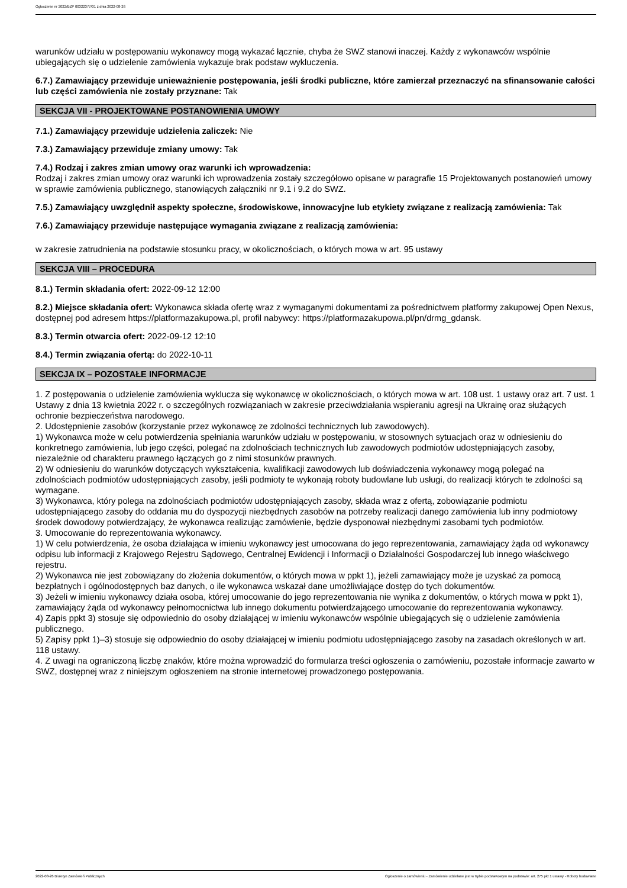Ogłoszenie nr 2022/BZP 00322377/01 z dnia 2022-08-26
warunków udziału w postępowaniu wykonawcy mogą wykazać łącznie, chyba że SWZ stanowi inaczej. Każdy z wykonawców wspólnie ubiegających się o udzielenie zamówienia wykazuje brak podstaw wykluczenia.
6.7.) Zamawiający przewiduje unieważnienie postępowania, jeśli środki publiczne, które zamierzał przeznaczyć na sfinansowanie całości lub części zamówienia nie zostały przyznane: Tak
SEKCJA VII - PROJEKTOWANE POSTANOWIENIA UMOWY
7.1.) Zamawiający przewiduje udzielenia zaliczek: Nie
7.3.) Zamawiający przewiduje zmiany umowy: Tak
7.4.) Rodzaj i zakres zmian umowy oraz warunki ich wprowadzenia:
Rodzaj i zakres zmian umowy oraz warunki ich wprowadzenia zostały szczegółowo opisane w paragrafie 15 Projektowanych postanowień umowy w sprawie zamówienia publicznego, stanowiących załączniki nr 9.1 i 9.2 do SWZ.
7.5.) Zamawiający uwzględnił aspekty społeczne, środowiskowe, innowacyjne lub etykiety związane z realizacją zamówienia: Tak
7.6.) Zamawiający przewiduje następujące wymagania związane z realizacją zamówienia:
w zakresie zatrudnienia na podstawie stosunku pracy, w okolicznościach, o których mowa w art. 95 ustawy
SEKCJA VIII – PROCEDURA
8.1.) Termin składania ofert: 2022-09-12 12:00
8.2.) Miejsce składania ofert: Wykonawca składa ofertę wraz z wymaganymi dokumentami za pośrednictwem platformy zakupowej Open Nexus, dostępnej pod adresem https://platformazakupowa.pl, profil nabywcy: https://platformazakupowa.pl/pn/drmg_gdansk.
8.3.) Termin otwarcia ofert: 2022-09-12 12:10
8.4.) Termin związania ofertą: do 2022-10-11
SEKCJA IX – POZOSTAŁE INFORMACJE
1. Z postępowania o udzielenie zamówienia wyklucza się wykonawcę w okolicznościach, o których mowa w art. 108 ust. 1 ustawy oraz art. 7 ust. 1 Ustawy z dnia 13 kwietnia 2022 r. o szczególnych rozwiązaniach w zakresie przeciwdziałania wspieraniu agresji na Ukrainę oraz służących ochronie bezpieczeństwa narodowego.
2. Udostępnienie zasobów (korzystanie przez wykonawcę ze zdolności technicznych lub zawodowych).
1) Wykonawca może w celu potwierdzenia spełniania warunków udziału w postępowaniu, w stosownych sytuacjach oraz w odniesieniu do konkretnego zamówienia, lub jego części, polegać na zdolnościach technicznych lub zawodowych podmiotów udostępniających zasoby, niezależnie od charakteru prawnego łączących go z nimi stosunków prawnych.
2) W odniesieniu do warunków dotyczących wykształcenia, kwalifikacji zawodowych lub doświadczenia wykonawcy mogą polegać na zdolnościach podmiotów udostępniających zasoby, jeśli podmioty te wykonają roboty budowlane lub usługi, do realizacji których te zdolności są wymagane.
3) Wykonawca, który polega na zdolnościach podmiotów udostępniających zasoby, składa wraz z ofertą, zobowiązanie podmiotu udostępniającego zasoby do oddania mu do dyspozycji niezbędnych zasobów na potrzeby realizacji danego zamówienia lub inny podmiotowy środek dowodowy potwierdzający, że wykonawca realizując zamówienie, będzie dysponował niezbędnymi zasobami tych podmiotów.
3. Umocowanie do reprezentowania wykonawcy.
1) W celu potwierdzenia, że osoba działająca w imieniu wykonawcy jest umocowana do jego reprezentowania, zamawiający żąda od wykonawcy odpisu lub informacji z Krajowego Rejestru Sądowego, Centralnej Ewidencji i Informacji o Działalności Gospodarczej lub innego właściwego rejestru.
2) Wykonawca nie jest zobowiązany do złożenia dokumentów, o których mowa w ppkt 1), jeżeli zamawiający może je uzyskać za pomocą bezpłatnych i ogólnodostępnych baz danych, o ile wykonawca wskazał dane umożliwiające dostęp do tych dokumentów.
3) Jeżeli w imieniu wykonawcy działa osoba, której umocowanie do jego reprezentowania nie wynika z dokumentów, o których mowa w ppkt 1), zamawiający żąda od wykonawcy pełnomocnictwa lub innego dokumentu potwierdzającego umocowanie do reprezentowania wykonawcy.
4) Zapis ppkt 3) stosuje się odpowiednio do osoby działającej w imieniu wykonawców wspólnie ubiegających się o udzielenie zamówienia publicznego.
5) Zapisy ppkt 1)–3) stosuje się odpowiednio do osoby działającej w imieniu podmiotu udostępniającego zasoby na zasadach określonych w art. 118 ustawy.
4. Z uwagi na ograniczoną liczbę znaków, które można wprowadzić do formularza treści ogłoszenia o zamówieniu, pozostałe informacje zawarto w SWZ, dostępnej wraz z niniejszym ogłoszeniem na stronie internetowej prowadzonego postępowania.
2022-08-26 Biuletyn Zamówień Publicznych Ogłoszenie o zamówieniu - Zamówienie udzielane jest w trybie podstawowym na podstawie: art. 275 pkt 1 ustawy - Roboty budowlane